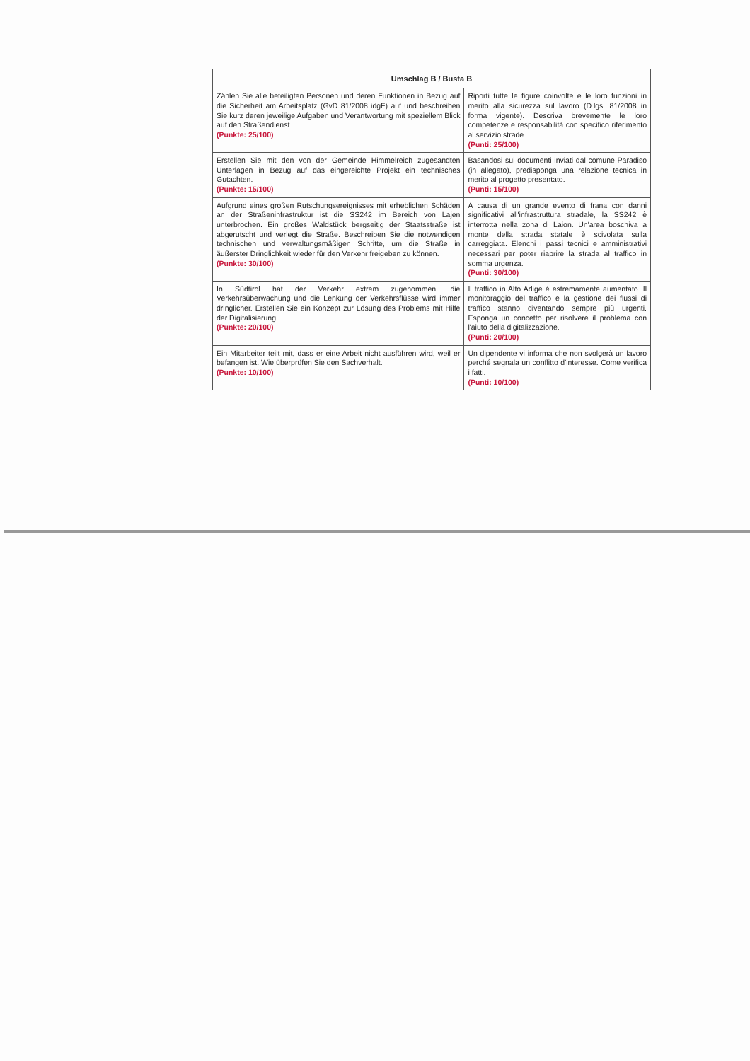| Umschlag B / Busta B | |
| --- | --- |
| Zählen Sie alle beteiligten Personen und deren Funktionen in Bezug auf die Sicherheit am Arbeitsplatz (GvD 81/2008 idgF) auf und beschreiben Sie kurz deren jeweilige Aufgaben und Verantwortung mit speziellem Blick auf den Straßendienst. (Punkte: 25/100) | Riporti tutte le figure coinvolte e le loro funzioni in merito alla sicurezza sul lavoro (D.lgs. 81/2008 in forma vigente). Descriva brevemente le loro competenze e responsabilità con specifico riferimento al servizio strade. (Punti: 25/100) |
| Erstellen Sie mit den von der Gemeinde Himmelreich zugesandten Unterlagen in Bezug auf das eingereichte Projekt ein technisches Gutachten. (Punkte: 15/100) | Basandosi sui documenti inviati dal comune Paradiso (in allegato), predisponga una relazione tecnica in merito al progetto presentato. (Punti: 15/100) |
| Aufgrund eines großen Rutschungsereignisses mit erheblichen Schäden an der Straßeninfrastruktur ist die SS242 im Bereich von Lajen unterbrochen. Ein großes Waldstück bergseitig der Staatsstraße ist abgerutscht und verlegt die Straße. Beschreiben Sie die notwendigen technischen und verwaltungsmäßigen Schritte, um die Straße in äußerster Dringlichkeit wieder für den Verkehr freigeben zu können. (Punkte: 30/100) | A causa di un grande evento di frana con danni significativi all'infrastruttura stradale, la SS242 è interrotta nella zona di Laion. Un'area boschiva a monte della strada statale è scivolata sulla carreggiata. Elenchi i passi tecnici e amministrativi necessari per poter riaprire la strada al traffico in somma urgenza. (Punti: 30/100) |
| In Südtirol hat der Verkehr extrem zugenommen, die Verkehrsüberwachung und die Lenkung der Verkehrsflüsse wird immer dringlicher. Erstellen Sie ein Konzept zur Lösung des Problems mit Hilfe der Digitalisierung. (Punkte: 20/100) | Il traffico in Alto Adige è estremamente aumentato. Il monitoraggio del traffico e la gestione dei flussi di traffico stanno diventando sempre più urgenti. Esponga un concetto per risolvere il problema con l'aiuto della digitalizzazione. (Punti: 20/100) |
| Ein Mitarbeiter teilt mit, dass er eine Arbeit nicht ausführen wird, weil er befangen ist. Wie überprüfen Sie den Sachverhalt. (Punkte: 10/100) | Un dipendente vi informa che non svolgerà un lavoro perché segnala un conflitto d'interesse. Come verifica i fatti. (Punti: 10/100) |